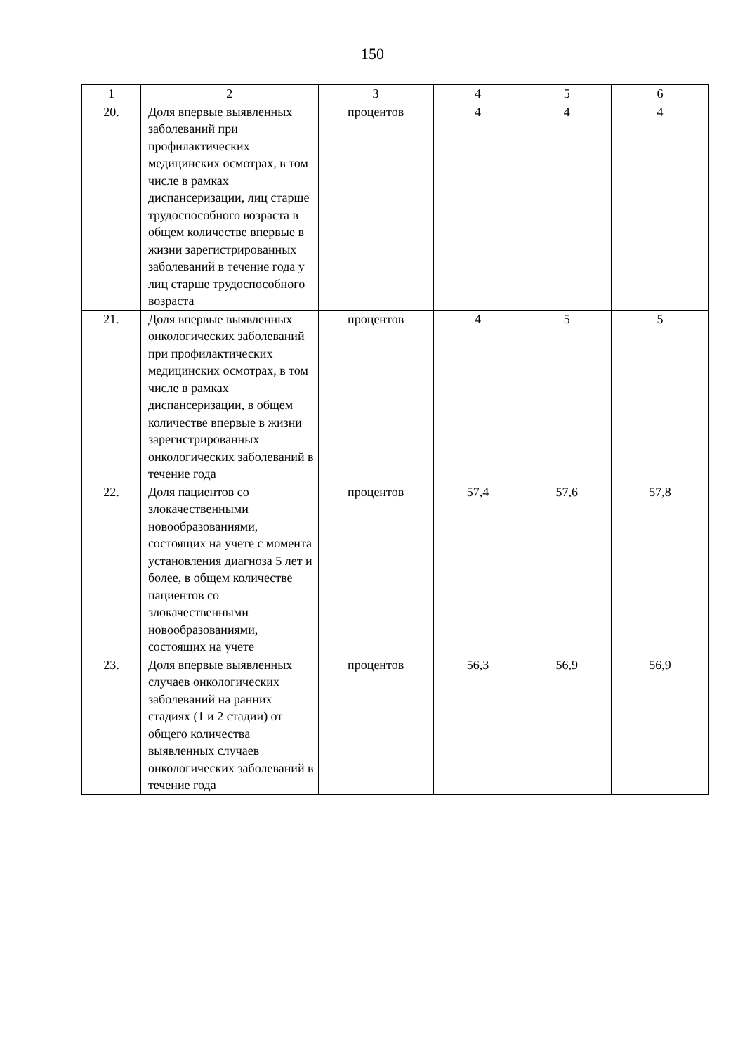150
| 1 | 2 | 3 | 4 | 5 | 6 |
| 20. | Доля впервые выявленных заболеваний при профилактических медицинских осмотрах, в том числе в рамках диспансеризации, лиц старше трудоспособного возраста в общем количестве впервые в жизни зарегистрированных заболеваний в течение года у лиц старше трудоспособного возраста | процентов | 4 | 4 | 4 |
| 21. | Доля впервые выявленных онкологических заболеваний при профилактических медицинских осмотрах, в том числе в рамках диспансеризации, в общем количестве впервые в жизни зарегистрированных онкологических заболеваний в течение года | процентов | 4 | 5 | 5 |
| 22. | Доля пациентов со злокачественными новообразованиями, состоящих на учете с момента установления диагноза 5 лет и более, в общем количестве пациентов со злокачественными новообразованиями, состоящих на учете | процентов | 57,4 | 57,6 | 57,8 |
| 23. | Доля впервые выявленных случаев онкологических заболеваний на ранних стадиях (1 и 2 стадии) от общего количества выявленных случаев онкологических заболеваний в течение года | процентов | 56,3 | 56,9 | 56,9 |